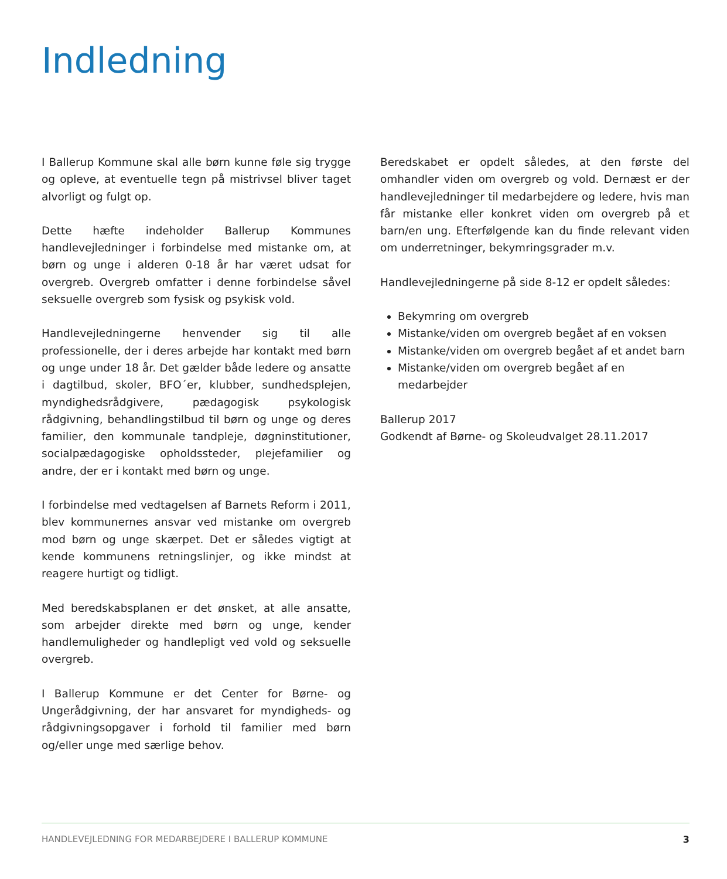Indledning
I Ballerup Kommune skal alle børn kunne føle sig trygge og opleve, at eventuelle tegn på mistrivsel bliver taget alvorligt og fulgt op.
Dette hæfte indeholder Ballerup Kommunes handlevejledninger i forbindelse med mistanke om, at børn og unge i alderen 0-18 år har været udsat for overgreb. Overgreb omfatter i denne forbindelse såvel seksuelle overgreb som fysisk og psykisk vold.
Handlevejledningerne henvender sig til alle professionelle, der i deres arbejde har kontakt med børn og unge under 18 år. Det gælder både ledere og ansatte i dagtilbud, skoler, BFO´er, klubber, sundhedsplejen, myndighedsrådgivere, pædagogisk psykologisk rådgivning, behandlingstilbud til børn og unge og deres familier, den kommunale tandpleje, døgninstitutioner, socialpædagogiske opholdssteder, plejefamilier og andre, der er i kontakt med børn og unge.
I forbindelse med vedtagelsen af Barnets Reform i 2011, blev kommunernes ansvar ved mistanke om overgreb mod børn og unge skærpet. Det er således vigtigt at kende kommunens retningslinjer, og ikke mindst at reagere hurtigt og tidligt.
Med beredskabsplanen er det ønsket, at alle ansatte, som arbejder direkte med børn og unge, kender handlemuligheder og handlepligt ved vold og seksuelle overgreb.
I Ballerup Kommune er det Center for Børne- og Ungerådgivning, der har ansvaret for myndigheds- og rådgivningsopgaver i forhold til familier med børn og/eller unge med særlige behov.
Beredskabet er opdelt således, at den første del omhandler viden om overgreb og vold. Dernæst er der handlevejledninger til medarbejdere og ledere, hvis man får mistanke eller konkret viden om overgreb på et barn/en ung. Efterfølgende kan du finde relevant viden om underretninger, bekymringsgrader m.v.
Handlevejledningerne på side 8-12 er opdelt således:
Bekymring om overgreb
Mistanke/viden om overgreb begået af en voksen
Mistanke/viden om overgreb begået af et andet barn
Mistanke/viden om overgreb begået af en medarbejder
Ballerup 2017
Godkendt af Børne- og Skoleudvalget 28.11.2017
HANDLEVEJLEDNING FOR MEDARBEJDERE I BALLERUP KOMMUNE 3